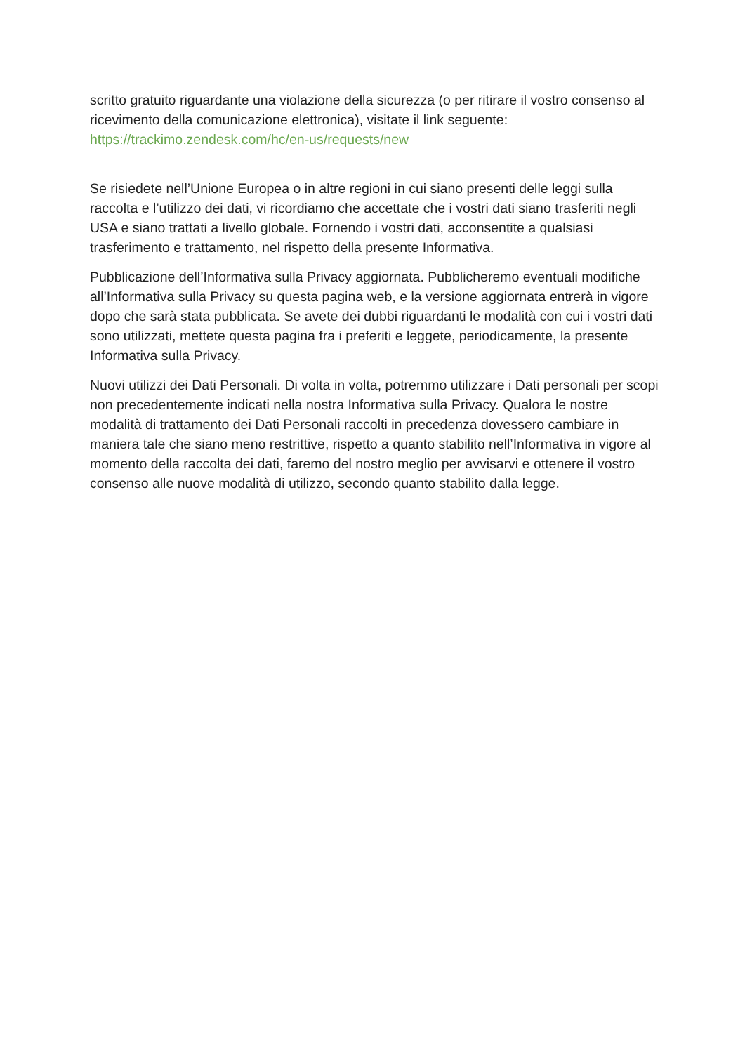scritto gratuito riguardante una violazione della sicurezza (o per ritirare il vostro consenso al ricevimento della comunicazione elettronica), visitate il link seguente:
https://trackimo.zendesk.com/hc/en-us/requests/new
Se risiedete nell’Unione Europea o in altre regioni in cui siano presenti delle leggi sulla raccolta e l’utilizzo dei dati, vi ricordiamo che accettate che i vostri dati siano trasferiti negli USA e siano trattati a livello globale. Fornendo i vostri dati, acconsentite a qualsiasi trasferimento e trattamento, nel rispetto della presente Informativa.
Pubblicazione dell’Informativa sulla Privacy aggiornata. Pubblicheremo eventuali modifiche all’Informativa sulla Privacy su questa pagina web, e la versione aggiornata entrerà in vigore dopo che sarà stata pubblicata. Se avete dei dubbi riguardanti le modalità con cui i vostri dati sono utilizzati, mettete questa pagina fra i preferiti e leggete, periodicamente, la presente Informativa sulla Privacy.
Nuovi utilizzi dei Dati Personali. Di volta in volta, potremmo utilizzare i Dati personali per scopi non precedentemente indicati nella nostra Informativa sulla Privacy. Qualora le nostre modalità di trattamento dei Dati Personali raccolti in precedenza dovessero cambiare in maniera tale che siano meno restrittive, rispetto a quanto stabilito nell’Informativa in vigore al momento della raccolta dei dati, faremo del nostro meglio per avvisarvi e ottenere il vostro consenso alle nuove modalità di utilizzo, secondo quanto stabilito dalla legge.